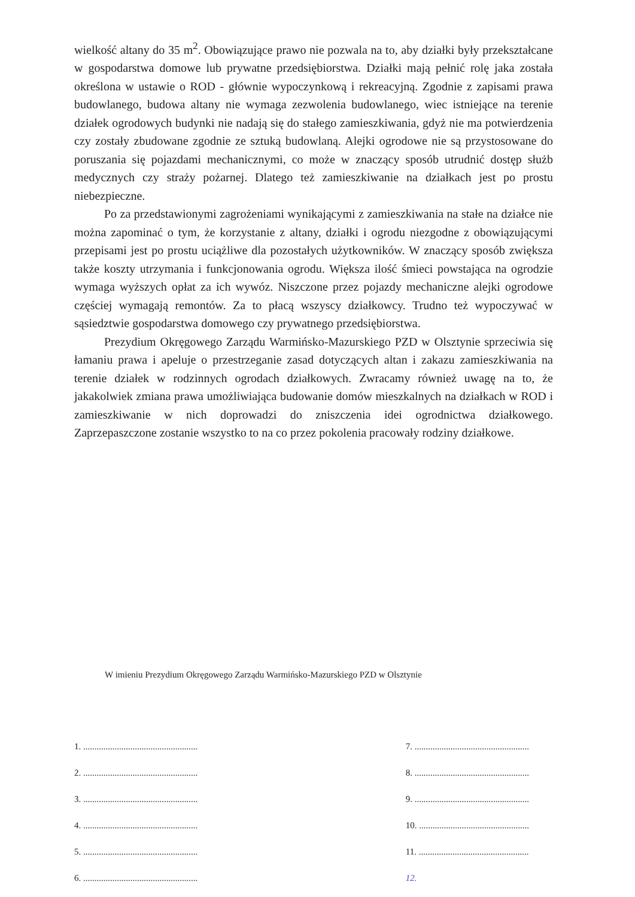wielkość altany do 35 m<sup>2</sup>. Obowiązujące prawo nie pozwala na to, aby działki były przekształcane w gospodarstwa domowe lub prywatne przedsiębiorstwa. Działki mają pełnić rolę jaka została określona w ustawie o ROD - głównie wypoczynkową i rekreacyjną. Zgodnie z zapisami prawa budowlanego, budowa altany nie wymaga zezwolenia budowlanego, wiec istniejące na terenie działek ogrodowych budynki nie nadają się do stałego zamieszkiwania, gdyż nie ma potwierdzenia czy zostały zbudowane zgodnie ze sztuką budowlaną. Alejki ogrodowe nie są przystosowane do poruszania się pojazdami mechanicznymi, co może w znaczący sposób utrudnić dostęp służb medycznych czy straży pożarnej. Dlatego też zamieszkiwanie na działkach jest po prostu niebezpieczne.
Po za przedstawionymi zagrożeniami wynikającymi z zamieszkiwania na stałe na działce nie można zapominać o tym, że korzystanie z altany, działki i ogrodu niezgodne z obowiązującymi przepisami jest po prostu uciążliwe dla pozostałych użytkowników. W znaczący sposób zwiększa także koszty utrzymania i funkcjonowania ogrodu. Większa ilość śmieci powstająca na ogrodzie wymaga wyższych opłat za ich wywóz. Niszczone przez pojazdy mechaniczne alejki ogrodowe częściej wymagają remontów. Za to płacą wszyscy działkowcy. Trudno też wypoczywać w sąsiedztwie gospodarstwa domowego czy prywatnego przedsiębiorstwa.
Prezydium Okręgowego Zarządu Warmińsko-Mazurskiego PZD w Olsztynie sprzeciwia się łamaniu prawa i apeluje o przestrzeganie zasad dotyczących altan i zakazu zamieszkiwania na terenie działek w rodzinnych ogrodach działkowych. Zwracamy również uwagę na to, że jakakolwiek zmiana prawa umożliwiająca budowanie domów mieszkalnych na działkach w ROD i zamieszkiwanie w nich doprowadzi do zniszczenia idei ogrodnictwa działkowego. Zaprzepaszczone zostanie wszystko to na co przez pokolenia pracowały rodziny działkowe.
W imieniu Prezydium Okręgowego Zarządu Warmińsko-Mazurskiego PZD w Olsztynie
1. ...................................................
2. ...................................................
3. ...................................................
4. ...................................................
5. ...................................................
6. ...................................................
7. ...................................................
8. ...................................................
9. ...................................................
10. .................................................
11. .................................................
12.